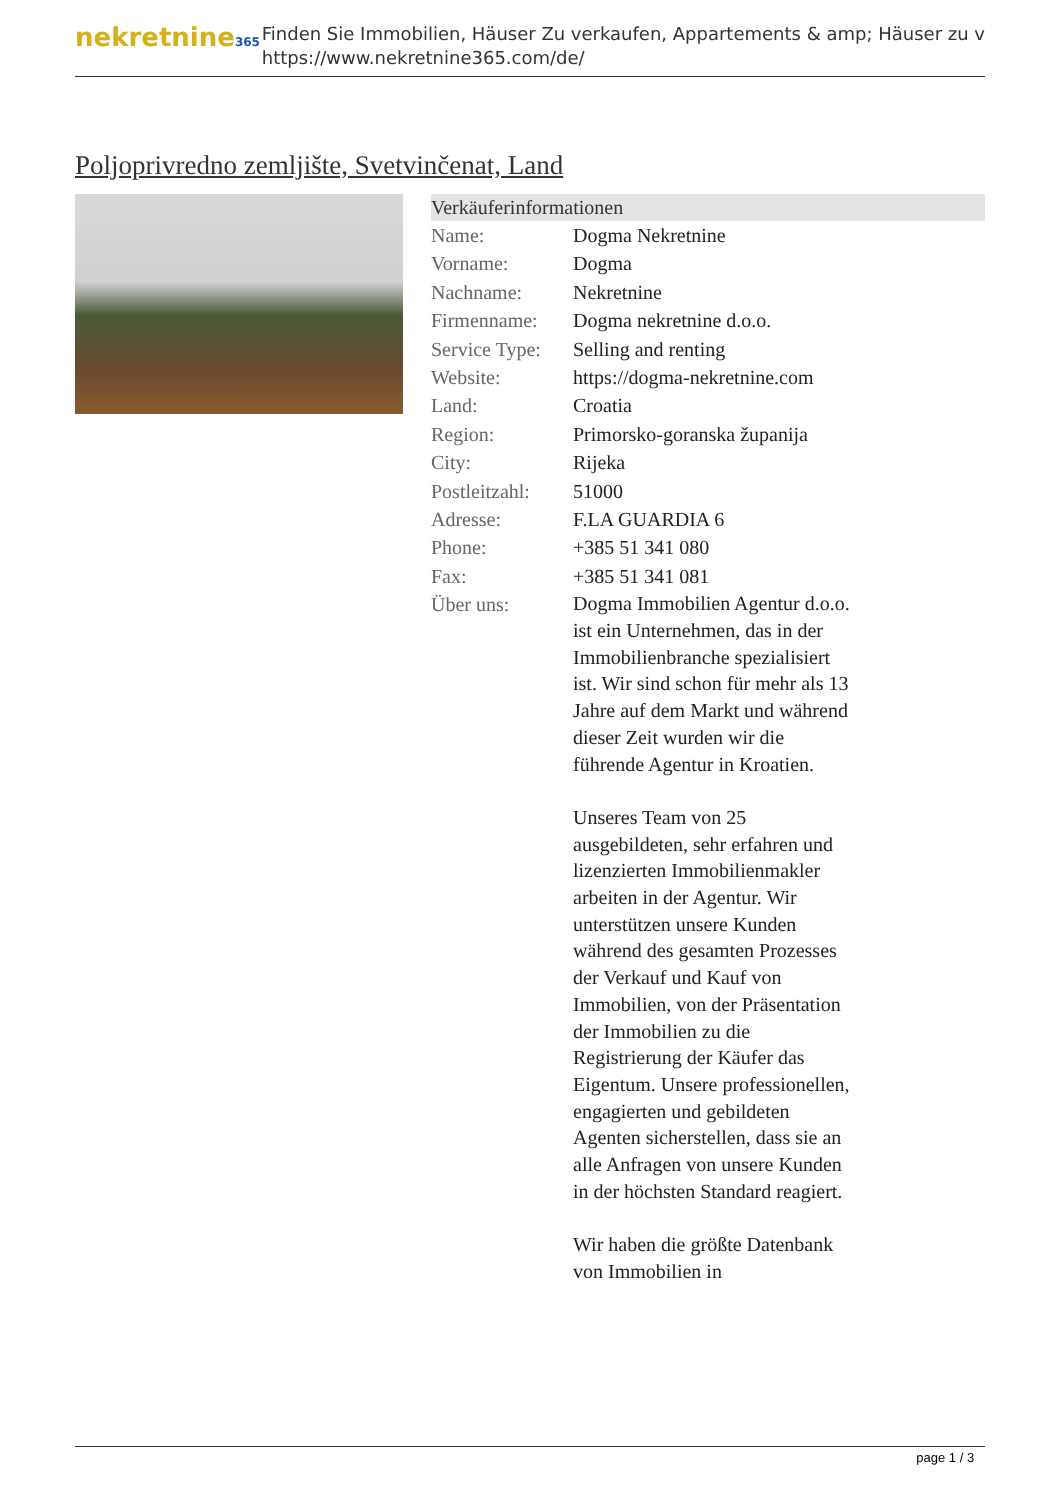nekretnine365
Finden Sie Immobilien, Häuser Zu verkaufen, Appartements & amp; Häuser zu v
https://www.nekretnine365.com/de/
Poljoprivredno zemljište, Svetvinčenat, Land
| Verkäuferinformationen | | |
| --- | --- | --- |
| Name: | Dogma Nekretnine | |
| Vorname: | Dogma | |
| Nachname: | Nekretnine | |
| Firmenname: | Dogma nekretnine d.o.o. | |
| Service Type: | Selling and renting | |
| Website: | https://dogma-nekretnine.com | |
| Land: | Croatia | |
| Region: | Primorsko-goranska županija | |
| City: | Rijeka | |
| Postleitzahl: | 51000 | |
| Adresse: | F.LA GUARDIA 6 | |
| Phone: | +385 51 341 080 | |
| Fax: | +385 51 341 081 | |
| Über uns: | Dogma Immobilien Agentur d.o.o. ist ein Unternehmen, das in der Immobilienbranche spezialisiert ist. Wir sind schon für mehr als 13 Jahre auf dem Markt und während dieser Zeit wurden wir die führende Agentur in Kroatien. Unseres Team von 25 ausgebildeten, sehr erfahren und lizenzierten Immobilienmakler arbeiten in der Agentur. Wir unterstützen unsere Kunden während des gesamten Prozesses der Verkauf und Kauf von Immobilien, von der Präsentation der Immobilien zu die Registrierung der Käufer das Eigentum. Unsere professionellen, engagierten und gebildeten Agenten sicherstellen, dass sie an alle Anfragen von unsere Kunden in der höchsten Standard reagiert. Wir haben die größte Datenbank von Immobilien in | |
page 1 / 3